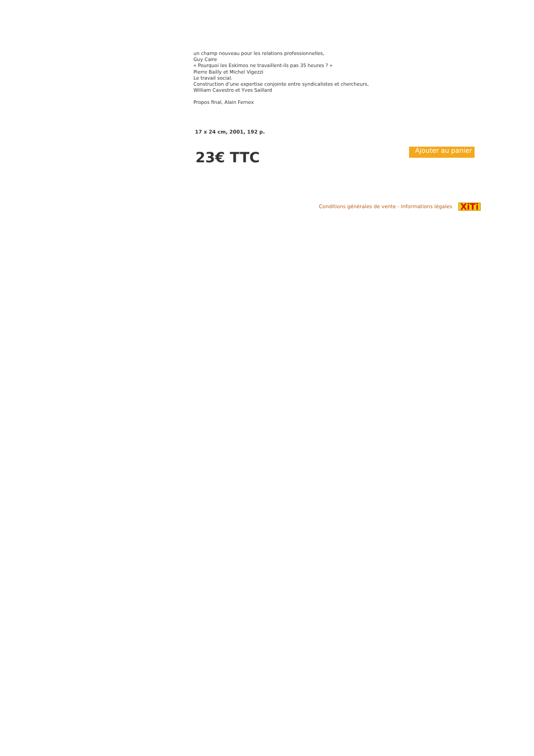un champ nouveau pour les relations professionnelles,
Guy Caire
« Pourquoi les Eskimos ne travaillent-ils pas 35 heures ? »
Pierre Bailly et Michel Vigezzi
Le travail social.
Construction d’une expertise conjointe entre syndicalistes et chercheurs,
William Cavestro et Yves Saillard
Propos final, Alain Fernex
17 x 24 cm, 2001, 192 p.
23€ TTC
Ajouter au panier
Conditions générales de vente - Informations légales XiTi